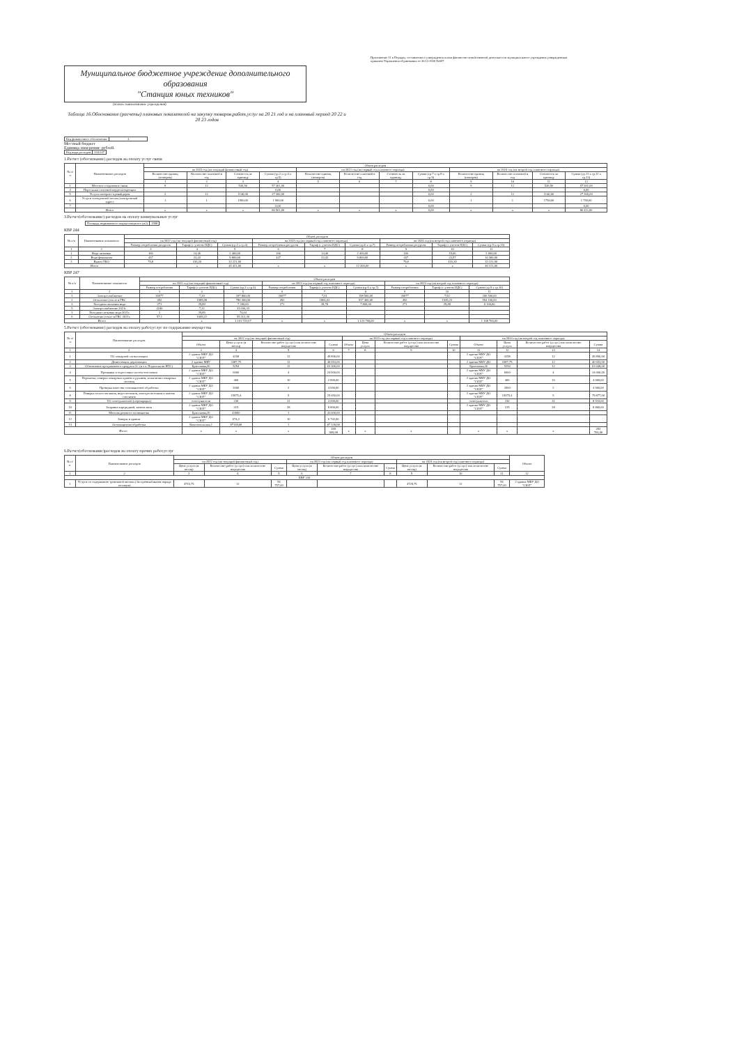Приложение 11 к Порядку составления и утверждения плана финансово-хозяйственной деятельности муниципального учреждения утвержденным приказом Управления образования от 30.12.2020 №697
Муниципальное бюджетное учреждение дополнительного образования
"Станция юных техников"
(полное наименование учреждения)
Таблица 16.Обоснование (расчеты) плановых показателей на закупку товаров,работ,услуг на 20 21 год и на плановый период 20 22 и 20 23 годов
| Код финансового обеспечения: | 4 |
Местный бюджет
Единица измерения: рублей.
| Код вида расходов | 244/247 |
1.Расчет (обоснование) расходов на оплату услуг связи
| № п/п | Наименование расходов | Объем расходов | | | | | | | | | | | |
| --- | --- | --- | --- | --- | --- | --- | --- | --- | --- | --- | --- | --- | --- |
| | | на 2022 год (на текущий финансовый год) | | | | на 2023 год (на первый год планового периода) | | | | на 2024 год (на второй год планового периода) | | | |
| | | Количество единиц (номеров) | Количество платежей в год | Стоимость за единицу | Сумма (гр.3 х гр.4 х гр.5) | Количество единиц (номеров) | Количество платежей в год | Стоимость за единицу | Сумма (гр.7 х гр.8 х гр.9) | Количество единиц (номеров) | Количество платежей в год | Стоимость за единицу | Сумма (гр.11 х гр.12 х гр.13) |
| | | 1 | 2 | 3 | 4 | 5 | 6 | 7 | 8 | 9 | 10 | 11 | 12 |
| 1 | Местное соединение связи | 9 | 12 | 530,56 | 57 301,00 | | | | 0,00 | 9 | 12 | 530,56 | 57 301,00 |
| 4 | Пересылка почтовой корреспонденции | | | | 0,00 | | | | 0,00 | | | | 0,00 |
| 5 | Услуги интернет-провайдеров | 2 | 12 | 1140,00 | 27 360,00 | | | | 0,00 | 2 | 12 | 1140,00 | 27 360,00 |
| 6 | Услуги электронной почты (электронный адрес) | 1 | 1 | 1900,00 | 1 900,00 | | | | 0,00 | 1 | 1 | 1750,00 | 1 750,00 |
| 7 | | | | | 0,00 | | | | 0,00 | | | | 0,00 |
| | Итого | x | x | x | 86 561,00 | x | x | x | 0,00 | x | x | x | 86 411,00 |
3.Расчет(обоснование) расходов на оплату коммунальных услуг
| Площадь недвижимого имущества,всего (м2) | 2998 |
КВР 244
| № п/п | Наименование показателя | Объем расходов | | | | | | | | |
| --- | --- | --- | --- | --- | --- | --- | --- | --- | --- | --- |
| | | на 2022 год (на текущий финансовый год) | | | на 2023 год (на первый год планового периода) | | | на 2024 год (на второй год планового периода) | | |
| | | Размер потребления ресурсов | Тариф (с учетом НДС) | Сумма (гр.3 х гр.4) | Размер потребления ресурсов | Тариф (с учетом НДС) | Сумма (гр.6 х гр.7) | Размер потребления ресурсов | Тариф (с учетом НДС) | Сумма (гр.9 х гр.10) |
| 1 | 2 | 3 | 4 | 5 | 6 | 7 | 8 | 9 | 10 | 11 |
| 1 | Вода питьевая | 166 | 14,46 | 2 400,00 | 166 | 14,46 | 2 400,00 | 166 | 15,66 | 2 600,00 |
| 2 | Вода фекальная | 437 | 22,43 | 9 800,00 | 437 | 22,43 | 9 800,00 | 437 | 23,57 | 10 300,00 |
| 3 | Вывоз ТКО | 79,8 | 416,30 | 33 221,00 | | | | 79,8 | 416,30 | 33 221,00 |
| Итого | | | x | 45 421,00 | x | x | 12 200,00 | x | x | 46 121,00 |
КВР 247
| № п/п | Наименование показателя | Объем расходов | | | | | | | | |
| --- | --- | --- | --- | --- | --- | --- | --- | --- | --- | --- |
| | | на 2022 год (на текущий финансовый год) | | | на 2023 год (на первый год планового периода) | | | на 2024 год (на второй год планового периода) | | |
| | | Размер потребления | Тариф (с учетом НДС) | Сумма (гр.3 х гр.4) | Размер потребления | Тариф (с учетом НДС) | Сумма (гр.6 х гр.7) | Размер потребления | Тариф (с учетом НДС) | Сумма (гр.9 х гр.10) |
| 1 | 2 | 3 | 4 | 5 | 6 | 7 | 8 | 9 | 10 | 11 |
| 1 | Электроснабжение | 26077 | 7,20 | 187 800,00 | 26077 | 7,61 | 198 500,00 | 26077 | 7,92 | 206 500,00 |
| 2 | Отопление (тепло в ГВС | 492 | 1585,98 | 780 300,00 | 492 | 1864,63 | 917 400,00 | 492 | 1939,23 | 954 100,00 |
| 3 | Холодная питьевая вода | 271 | 29,89 | 7 200,00 | 271 | 28,78 | 7 800,00 | 271 | 29,89 | 8 100,00 |
| 5 | Электроснабжение 2021г. | 4240 | 7,32 | 31 036,33 | | | | | | |
| 3 | Холодная питьевая вода 2021г. | 3 | 29,89 | 74,04 | | | | | | |
| 6 | Отопление (тепло в ГВС 2021г. | 57,1 | 1669,22 | 95 312,30 | | | | | | |
| Итого | | | x | 1 101 722,67 | x | x | 1 123 700,00 | x | x | 1 168 700,00 |
5.Расчет (обоснование) расходов на оплату работ,услуг по содержанию имущества
| № п/п | Наименование расходов | Объем расходов | | | | | | | | | | | |
| --- | --- | --- | --- | --- | --- | --- | --- | --- | --- | --- | --- | --- | --- |
| | | на 2022 год (на текущий финансовый год) | | | | на 2023 год (на первый год планового периода) | | | | на 2024 год (на второй год планового периода) | | | |
| | | Объект | Цена услуги (в месяц) | Количество работ (услуг) или количество имущества | Сумма | Объект | Цена услуги | Количество работ (услуг) или количество имущества | Сумма | Объект | Цена услуги | Количество работ (услуг) или количество имущества | Сумма |
| 1 | 2 | 3 | 4 | 5 | 6 | 7 | 8 | 9 | 10 | 11 | 12 | 13 | 14 |
| 1 | ТО пожарной сигнализации | 2 здания МБУ ДО "СЮТ" | 4158 | 12 | 49 896,00 | | | | | 2 здания МБУ ДО "СЮТ" | 4158 | 12 | 49 896,00 |
| 2 | Дезинсекция, дератизация | 2 здания МБУ | 3387,75 | 12 | 40 653,00 | | | | | 2 здания МБУ ДО | 3387,75 | 12 | 40 653,00 |
| 3 | Обновление программного продукта 1С (в т.ч. Подписка на ИТС) | Ермолаева,26 | 5254 | 12 | 63 300,00 | | | | | Ермолаева,26 | 5254 | 12 | 63 048,00 |
| 4 | Промывка и опрессовка систем отопления | 2 здания МБУ ДО "СЮТ" | 6000 | 4 | 24 000,00 | | | | | 2 здания МБУ ДО "СЮТ" | 6000 | 4 | 24 000,00 |
| 5 | Перекатка, поверка пожарных кранов и рукавов, испытания пожарных лестниц | 2 здания МБУ ДО "СЮТ" | 400 | 10 | 2 800,00 | | | | | 2 здания МБУ ДО "СЮТ" | 400 | 10 | 4 000,00 |
| 6 | Проверка качества огнезащитной обработки | 2 здания МБУ ДО "СЮТ" | 2000 | 2 | 4 000,00 | | | | | 2 здания МБУ ДО "СЮТ" | 2000 | 2 | 4 000,00 |
| 8 | Поверка теплосчетчиков, водосчетчиков, электросчетчиков и замена счетчиков | 2 здания МБУ ДО "СЮТ" | 15975,4 | 5 | 25 650,00 | | | | | 2 здания МБУ ДО "СЮТ" | 15975,4 | 5 | 79 877,00 |
| 9 | ТО огнетушителей (перезарядка) | огнетушители | 230 | 31 | 4 000,00 | | | | | огнетушители | 230 | 31 | 8 510,00 |
| 10 | Заправка картриджей, замена вала | 2 здания МБУ ДО "СЮТ" | 315 | 28 | 8 800,00 | | | | | 2 здания МБУ ДО "СЮТ" | 315 | 28 | 8 800,00 |
| 11 | Монтаж речевого оповещения | Ермолаева,26 | 43000 | 1 | 43 000,00 | | | | | | | | |
| 12 | Замеры в здании | 2 здания МБУ ДО "СЮТ" | 674,2 | 10 | 6 742,00 | | | | | | | | |
| 13 | Огнезащитная обработка | Комсомольская,1 | 87128,68 | 1 | 87 128,68 | | | | | | | | |
| Итого | | x | x | x | 359 969,68 | x | x | x | | x | x | x | 283 764,00 |
6.Расчет(обоснование)расходов на оплату прочих работ,услуг
| № п/п | Наименование расходов | Объем расходов | | | | | | | | | Объект |
| --- | --- | --- | --- | --- | --- | --- | --- | --- | --- | --- | --- |
| | | на 2022 год (на текущий финансовый год) | | | на 2023 год (на первый год планового периода) | | | на 2024 год (на второй год планового периода) | | | |
| | | Цена услуги (в месяц) | Количество работ (услуг) или количество имущества | Сумма | Цена услуги (в месяц) | Количество работ (услуг) или количество имущества | Сумма | Цена услуги (в месяц) | Количество работ (услуг) или количество имущества | Сумма | |
| 1 | 2 | 3 | 4 | 5 | 6 | 7 | 8 | 9 | 10 | 11 | 12 |
| КВР 244 | | | | | | | | | | | |
| 1 | Услуги по содержанию тревожной кнопки (Экстренный вызов наряда полиции) | 4729,75 | 12 | 56 757,00 | | | | 4729,75 | 12 | 56 757,00 | 2 здания МБУ ДО "СЮТ" |